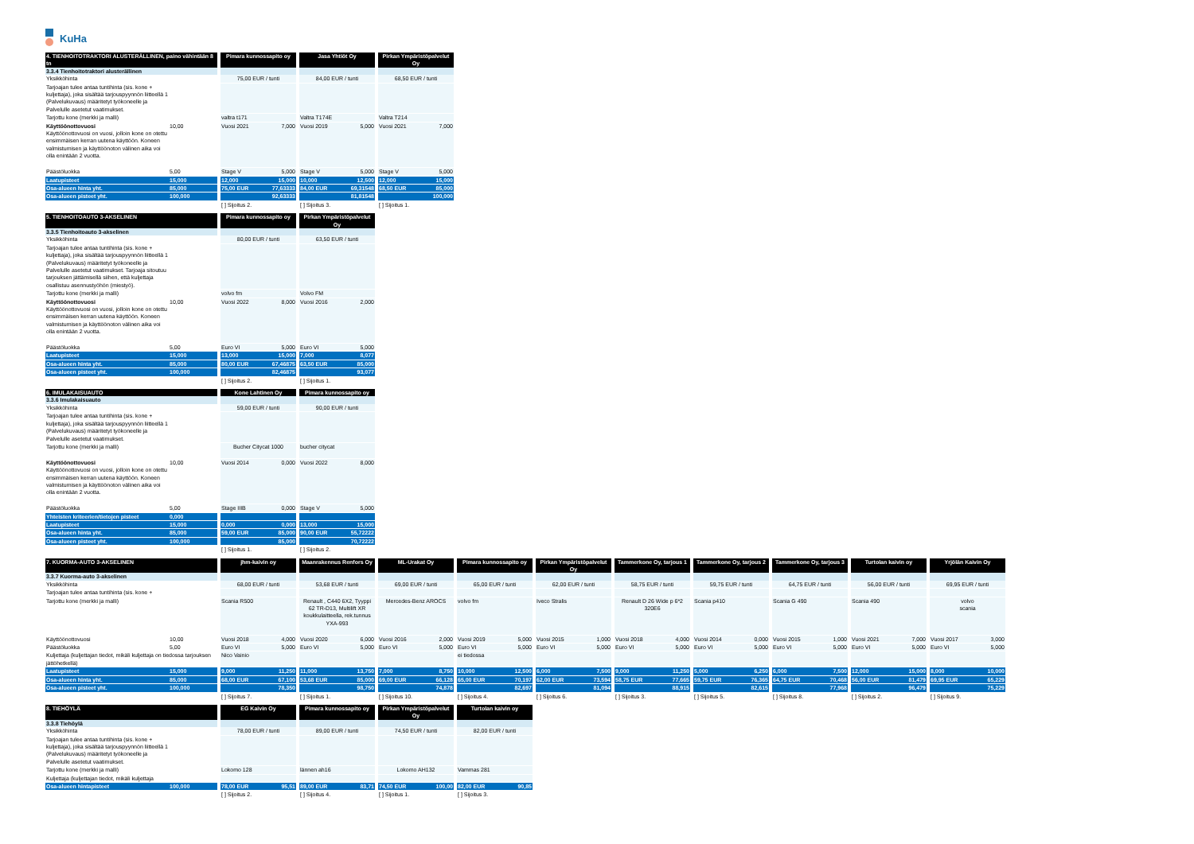KuHa
| 4. TIENHOITOTRAKTORI ALUSTERÄLLINEN, paino vähintään 8 tn | | | Pimara kunnossapito oy | | | Jasa Yhtiöt Oy | | | Pirkan Ympäristöpalvelut Oy | |
| 3.3.4 Tienhoitotraktori alusterällinen | | | | | | | | | | |
| Yksikköhinta | | | 75,00 EUR / tunti | | | 84,00 EUR / tunti | | | 68,50 EUR / tunti | |
| Tarjoajan tulee antaa tuntihinta (sis. kone + kuljettaja), joka sisältää tarjouspyynnön liitteellä 1 (Palvelukuvaus) määritetyt työkoneelle ja Palvelulle asetetut vaatimukset. | | | | | | | | | | |
| Tarjottu kone (merkki ja malli) | | | valtra t171 | | | Valtra T174E | | | Valtra T214 | |
| Käyttöönottovuosi Käyttöönottovuosi on vuosi, jolloin kone on otettu ensimmäisen kerran uutena käyttöön. Koneen valmistumisen ja käyttöönoton välinen aika voi olla enintään 2 vuotta. | 10,00 | | Vuosi 2021 | 7,000 | | Vuosi 2019 | 5,000 | | Vuosi 2021 | 7,000 |
| Päästöluokka | 5,00 | | Stage V | 5,000 | | Stage V | 5,000 | | Stage V | 5,000 |
| Laatupisteet | 15,000 | | 12,000 | 15,000 | | 10,000 | 12,500 | | 12,000 | 15,000 |
| Osa-alueen hinta yht. | 85,000 | | 75,00 EUR | 77,63333 | | 84,00 EUR | 69,31548 | | 68,50 EUR | 85,000 |
| Osa-alueen pisteet yht. | 100,000 | | | 92,63333 | | | 81,81548 | | | 100,000 |
| | | | [ ] Sijoitus 2. | | | [ ] Sijoitus 3. | | | [ ] Sijoitus 1. | |
| 5. TIENHOITOAUTO 3-AKSELINEN | | | Pimara kunnossapito oy | | | Pirkan Ympäristöpalvelut Oy | |
| 3.3.5 Tienhoitoauto 3-akselinen | | | | | | | |
| Yksikköhinta | | | 80,00 EUR / tunti | | | 63,50 EUR / tunti | |
| Tarjoajan tulee antaa tuntihinta (sis. kone + kuljettaja), joka sisältää tarjouspyynnön liitteellä 1 (Palvelukuvaus) määritetyt työkoneelle ja Palvelulle asetetut vaatimukset. Tarjoaja sitoutuu tarjouksen jättämisellä siihen, että kuljettaja osallistuu asennustyöhön (miestyö). | | | | | | | |
| Tarjottu kone (merkki ja malli) | | | volvo fm | | | Volvo FM | |
| Käyttöönottovuosi Käyttöönottovuosi on vuosi, jolloin kone on otettu ensimmäisen kerran uutena käyttöön. Koneen valmistumisen ja käyttöönoton välinen aika voi olla enintään 2 vuotta. | 10,00 | | Vuosi 2022 | 8,000 | | Vuosi 2016 | 2,000 |
| Päästöluokka | 5,00 | | Euro VI | 5,000 | | Euro VI | 5,000 |
| Laatupisteet | 15,000 | | 13,000 | 15,000 | | 7,000 | 8,077 |
| Osa-alueen hinta yht. | 85,000 | | 80,00 EUR | 67,46875 | | 63,50 EUR | 85,000 |
| Osa-alueen pisteet yht. | 100,000 | | | 82,46875 | | | 93,077 |
| | | | [ ] Sijoitus 2. | | | [ ] Sijoitus 1. | |
| 6. IMULAKAISUAUTO | | | Kone Lahtinen Oy | | | Pimara kunnossapito oy | |
| 3.3.6 Imulakaisuauto | | | | | | | |
| Yksikköhinta | | | 59,00 EUR / tunti | | | 90,00 EUR / tunti | |
| Tarjoajan tulee antaa tuntihinta (sis. kone + kuljettaja), joka sisältää tarjouspyynnön liitteellä 1 (Palvelukuvaus) määritetyt työkoneelle ja Palvelulle asetetut vaatimukset. | | | | | | | |
| Tarjottu kone (merkki ja malli) | | | Bucher Citycat 1000 | | | bucher citycat | |
| Käyttöönottovuosi Käyttöönottovuosi on vuosi, jolloin kone on otettu ensimmäisen kerran uutena käyttöön. Koneen valmistumisen ja käyttöönoton välinen aika voi olla enintään 2 vuotta. | 10,00 | | Vuosi 2014 | 0,000 | | Vuosi 2022 | 8,000 |
| Päästöluokka | 5,00 | | Stage IIIB | 0,000 | | Stage V | 5,000 |
| Yhteisten kriteerien/tietojen pisteet | 0,000 | | | | | | |
| Laatupisteet | 15,000 | | 0,000 | 0,000 | | 13,000 | 15,000 |
| Osa-alueen hinta yht. | 85,000 | | 59,00 EUR | 85,000 | | 90,00 EUR | 55,72222 |
| Osa-alueen pisteet yht. | 100,000 | | | 85,000 | | | 70,72222 |
| | | | [ ] Sijoitus 1. | | | [ ] Sijoitus 2. | |
| 7. KUORMA-AUTO 3-AKSELINEN | | | jhm-kaivin oy | | | Maanrakennus Renfors Oy | | | ML-Urakat Oy | | | Pimara kunnossapito oy | | | Pirkan Ympäristöpalvelut Oy | | | Tammerkone Oy, tarjous 1 | | | Tammerkone Oy, tarjous 2 | | | Tammerkone Oy, tarjous 3 | | | Turtolan kaivin oy | | | Yrjölän Kaivin Oy | |
| 3.3.7 Kuorma-auto 3-akselinen | | | | | | | | | | | | | | | | | | | | | | | | | | | | | | | |
| Yksikköhinta | | | 68,00 EUR / tunti | | | 53,68 EUR / tunti | | | 69,00 EUR / tunti | | | 65,00 EUR / tunti | | | 62,00 EUR / tunti | | | 58,75 EUR / tunti | | | 59,75 EUR / tunti | | | 64,75 EUR / tunti | | | 56,00 EUR / tunti | | | 69,95 EUR / tunti | |
| Tarjoajan tulee antaa tuntihinta (sis. kone + | | | | | | | | | | | | | | | | | | | | | | | | | | | | | | | |
| Tarjottu kone (merkki ja malli) | | | Scania R500 | | | Renault , C440 6X2, Tyyppi 62 TR-D13, Multilift XR koukkulaitteella, rek.tunnus YXA-993 | | | Mercedes-Benz AROCS | | | volvo fm | | | Iveco Stralis | | | Renault D 26 Wide p 6*2 320E6 | | | Scania p410 | | | Scania G 490 | | | Scania 490 | | | volvo scania | |
| Käyttöönottovuosi | 10,00 | | Vuosi 2018 | 4,000 | | Vuosi 2020 | 6,000 | | Vuosi 2016 | 2,000 | | Vuosi 2019 | 5,000 | | Vuosi 2015 | 1,000 | | Vuosi 2018 | 4,000 | | Vuosi 2014 | 0,000 | | Vuosi 2015 | 1,000 | | Vuosi 2021 | 7,000 | | Vuosi 2017 | 3,000 |
| Päästöluokka | 5,00 | | Euro VI | 5,000 | | Euro VI | 5,000 | | Euro VI | 5,000 | | Euro VI | 5,000 | | Euro VI | 5,000 | | Euro VI | 5,000 | | Euro VI | 5,000 | | Euro VI | 5,000 | | Euro VI | 5,000 | | Euro VI | 5,000 |
| Kuljettaja (kuljettajan tiedot, mikäli kuljettaja on tiedossa tarjouksen jättöhetkellä) | | | Nico Vainio | | | | | | | | | ei tiedossa | | | | | | | | | | | | | | | | | | | |
| Laatupisteet | 15,000 | | 9,000 | 11,250 | | 11,000 | 13,750 | | 7,000 | 8,750 | | 10,000 | 12,500 | | 6,000 | 7,500 | | 9,000 | 11,250 | | 5,000 | 6,250 | | 6,000 | 7,500 | | 12,000 | 15,000 | | 8,000 | 10,000 |
| Osa-alueen hinta yht. | 85,000 | | 68,00 EUR | 67,100 | | 53,68 EUR | 85,000 | | 69,00 EUR | 66,128 | | 65,00 EUR | 70,197 | | 62,00 EUR | 73,594 | | 58,75 EUR | 77,665 | | 59,75 EUR | 76,365 | | 64,75 EUR | 70,468 | | 56,00 EUR | 81,479 | | 69,95 EUR | 65,229 |
| Osa-alueen pisteet yht. | 100,000 | | | 78,350 | | | 98,750 | | | 74,878 | | | 82,697 | | | 81,094 | | | 88,915 | | | 82,615 | | | 77,968 | | | 96,479 | | | 75,229 |
| | | | [ ] Sijoitus 7. | | | [ ] Sijoitus 1. | | | [ ] Sijoitus 10. | | | [ ] Sijoitus 4. | | | [ ] Sijoitus 6. | | | [ ] Sijoitus 3. | | | [ ] Sijoitus 5. | | | [ ] Sijoitus 8. | | | [ ] Sijoitus 2. | | | [ ] Sijoitus 9. | |
| 8. TIEHÖYLÄ | | | EG Kaivin Oy | | | Pimara kunnossapito oy | | | Pirkan Ympäristöpalvelut Oy | | | Turtolan kaivin oy | |
| 3.3.8 Tiehöylä | | | | | | | | | | | | | |
| Yksikköhinta | | | 78,00 EUR / tunti | | | 89,00 EUR / tunti | | | 74,50 EUR / tunti | | | 82,00 EUR / tunti | |
| Tarjoajan tulee antaa tuntihinta (sis. kone + kuljettaja), joka sisältää tarjouspyynnön liitteellä 1 (Palvelukuvaus) määritetyt työkoneelle ja Palvelulle asetetut vaatimukset. | | | | | | | | | | | | | |
| Tarjottu kone (merkki ja malli) | | | Lokomo 128 | | | lännen ah16 | | | Lokomo AH132 | | | Vammas 281 | |
| Kuljettaja (kuljettajan tiedot, mikäli kuljettaja | | | | | | | | | | | | | |
| Osa-alueen hintapisteet | 100,000 | | 78,00 EUR | 95,51 | | 89,00 EUR | 83,71 | | 74,50 EUR | 100,00 | | 82,00 EUR | 90,85 |
| | | | [ ] Sijoitus 2. | | | [ ] Sijoitus 4. | | | [ ] Sijoitus 1. | | | [ ] Sijoitus 3. | |